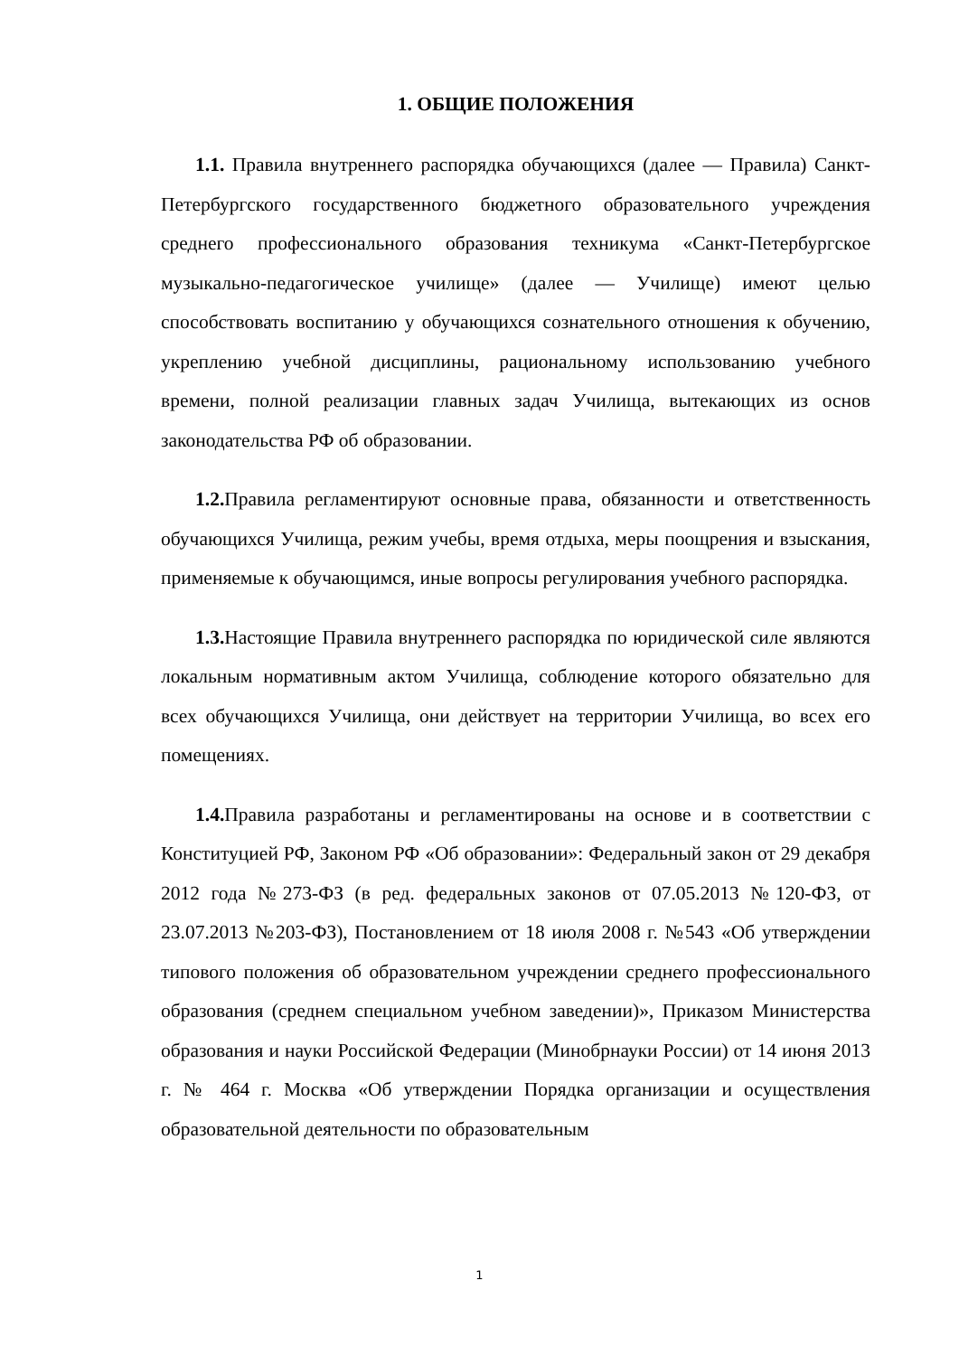1. ОБЩИЕ ПОЛОЖЕНИЯ
1.1. Правила внутреннего распорядка обучающихся (далее — Правила) Санкт-Петербургского государственного бюджетного образовательного учреждения среднего профессионального образования техникума «Санкт-Петербургское музыкально-педагогическое училище» (далее — Училище) имеют целью способствовать воспитанию у обучающихся сознательного отношения к обучению, укреплению учебной дисциплины, рациональному использованию учебного времени, полной реализации главных задач Училища, вытекающих из основ законодательства РФ об образовании.
1.2. Правила регламентируют основные права, обязанности и ответственность обучающихся Училища, режим учебы, время отдыха, меры поощрения и взыскания, применяемые к обучающимся, иные вопросы регулирования учебного распорядка.
1.3. Настоящие Правила внутреннего распорядка по юридической силе являются локальным нормативным актом Училища, соблюдение которого обязательно для всех обучающихся Училища, они действует на территории Училища, во всех его помещениях.
1.4. Правила разработаны и регламентированы на основе и в соответствии с Конституцией РФ, Законом РФ «Об образовании»: Федеральный закон от 29 декабря 2012 года №273-ФЗ (в ред. федеральных законов от 07.05.2013 №120-ФЗ, от 23.07.2013 №203-ФЗ), Постановлением от 18 июля 2008 г. №543 «Об утверждении типового положения об образовательном учреждении среднего профессионального образования (среднем специальном учебном заведении)», Приказом Министерства образования и науки Российской Федерации (Минобрнауки России) от 14 июня 2013 г. № 464 г. Москва «Об утверждении Порядка организации и осуществления образовательной деятельности по образовательным
1